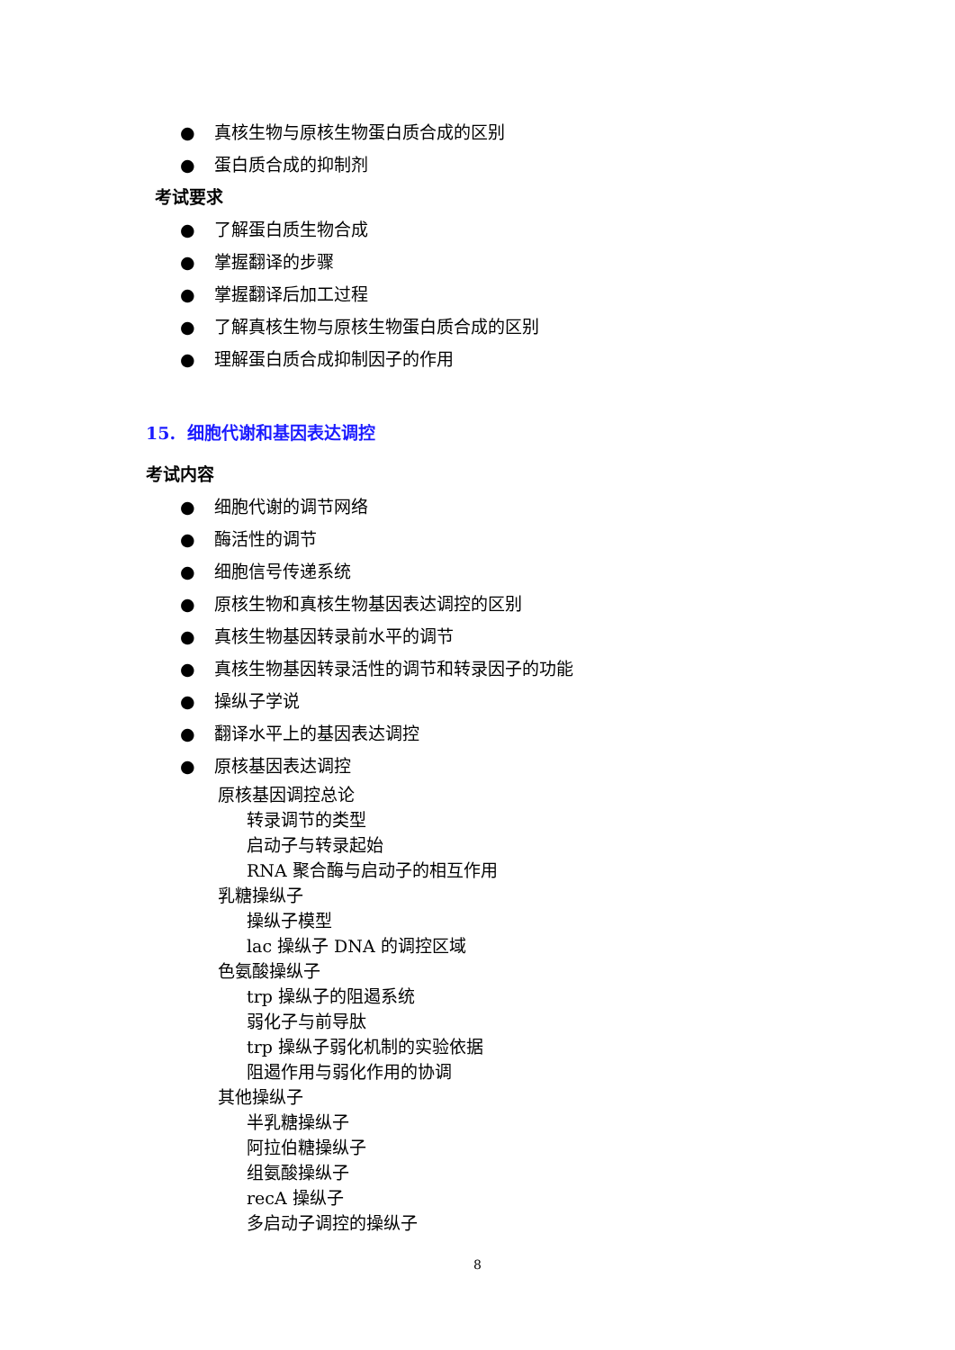● 真核生物与原核生物蛋白质合成的区别
● 蛋白质合成的抑制剂
考试要求
● 了解蛋白质生物合成
● 掌握翻译的步骤
● 掌握翻译后加工过程
● 了解真核生物与原核生物蛋白质合成的区别
● 理解蛋白质合成抑制因子的作用
15. 细胞代谢和基因表达调控
考试内容
● 细胞代谢的调节网络
● 酶活性的调节
● 细胞信号传递系统
● 原核生物和真核生物基因表达调控的区别
● 真核生物基因转录前水平的调节
● 真核生物基因转录活性的调节和转录因子的功能
● 操纵子学说
● 翻译水平上的基因表达调控
● 原核基因表达调控
原核基因调控总论
转录调节的类型
启动子与转录起始
RNA 聚合酶与启动子的相互作用
乳糖操纵子
操纵子模型
lac 操纵子 DNA 的调控区域
色氨酸操纵子
trp 操纵子的阻遏系统
弱化子与前导肽
trp 操纵子弱化机制的实验依据
阻遏作用与弱化作用的协调
其他操纵子
半乳糖操纵子
阿拉伯糖操纵子
组氨酸操纵子
recA 操纵子
多启动子调控的操纵子
8